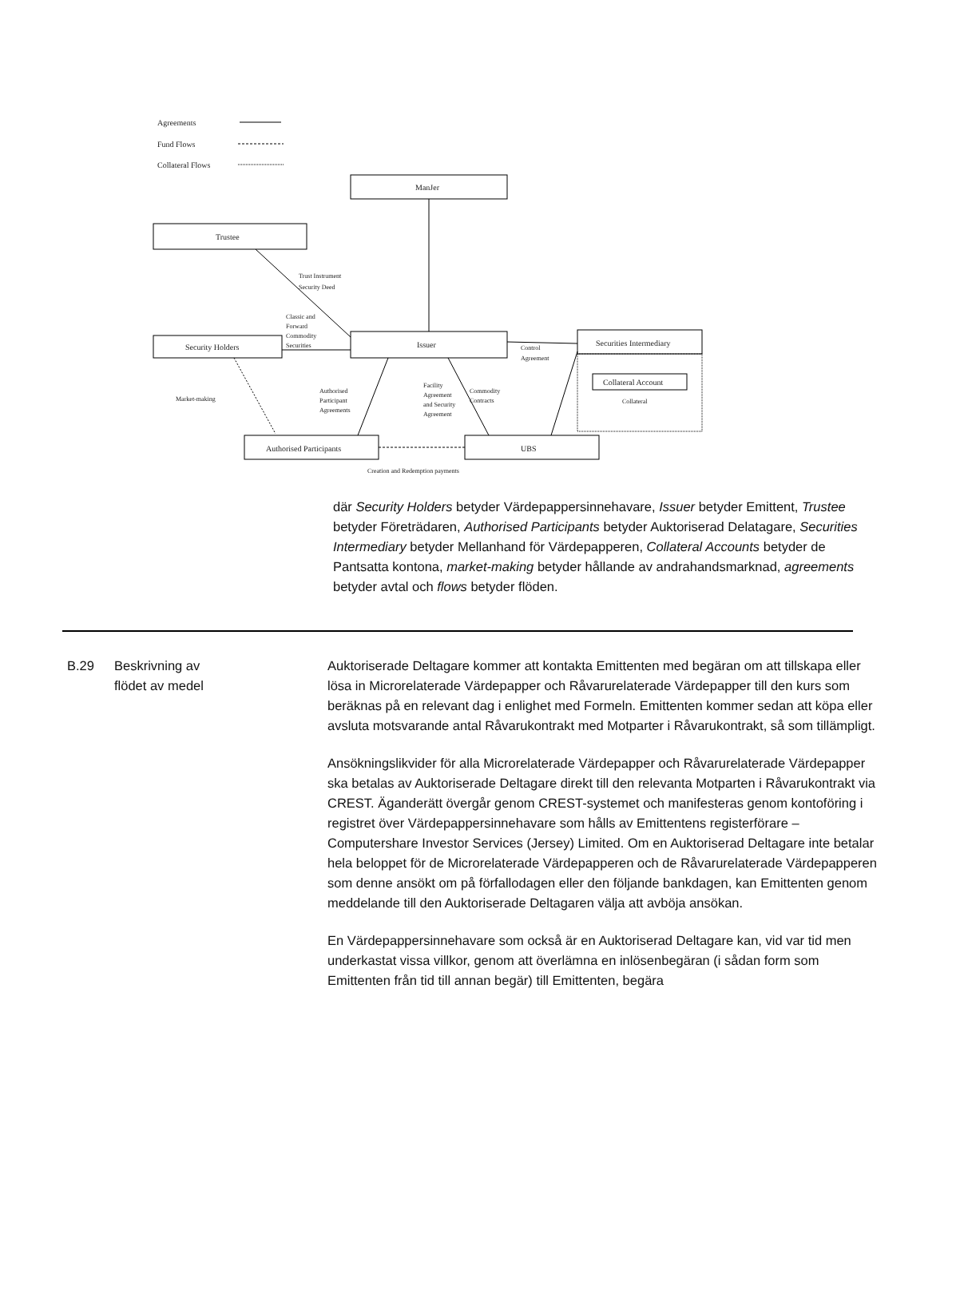Agreements
Fund Flows
Collateral Flows
ManJer
Trustee
Security Holders
Issuer
Securities Intermediary
Collateral Account
Collateral
Authorised Participants
UBS
Creation and Redemption payments
Trust Instrument
Security Deed
Classic and
Forward
Commodity
Securities
Market-making
Authorised
Participant
Agreements
Facility
Agreement
and Security
Agreement
Commodity
Contracts
Control
Agreement
där Security Holders betyder Värdepappersinnehavare, Issuer betyder Emittent, Trustee betyder Företrädaren, Authorised Participants betyder Auktoriserad Delatagare, Securities Intermediary betyder Mellanhand för Värdepapperen, Collateral Accounts betyder de Pantsatta kontona, market-making betyder hållande av andrahandsmarknad, agreements betyder avtal och flows betyder flöden.
B.29 Beskrivning av
flödet av medel
Auktoriserade Deltagare kommer att kontakta Emittenten med begäran om att tillskapa eller lösa in Microrelaterade Värdepapper och Råvarurelaterade Värdepapper till den kurs som beräknas på en relevant dag i enlighet med Formeln. Emittenten kommer sedan att köpa eller avsluta motsvarande antal Råvarukontrakt med Motparter i Råvarukontrakt, så som tillämpligt.
Ansökningslikvider för alla Microrelaterade Värdepapper och Råvarurelaterade Värdepapper ska betalas av Auktoriserade Deltagare direkt till den relevanta Motparten i Råvarukontrakt via CREST. Äganderätt övergår genom CREST-systemet och manifesteras genom kontoföring i registret över Värdepappersinnehavare som hålls av Emittentens registerförare – Computershare Investor Services (Jersey) Limited. Om en Auktoriserad Deltagare inte betalar hela beloppet för de Microrelaterade Värdepapperen och de Råvarurelaterade Värdepapperen som denne ansökt om på förfallodagen eller den följande bankdagen, kan Emittenten genom meddelande till den Auktoriserade Deltagaren välja att avböja ansökan.
En Värdepappersinnehavare som också är en Auktoriserad Deltagare kan, vid var tid men underkastat vissa villkor, genom att överlämna en inlösenbegäran (i sådan form som Emittenten från tid till annan begär) till Emittenten, begära